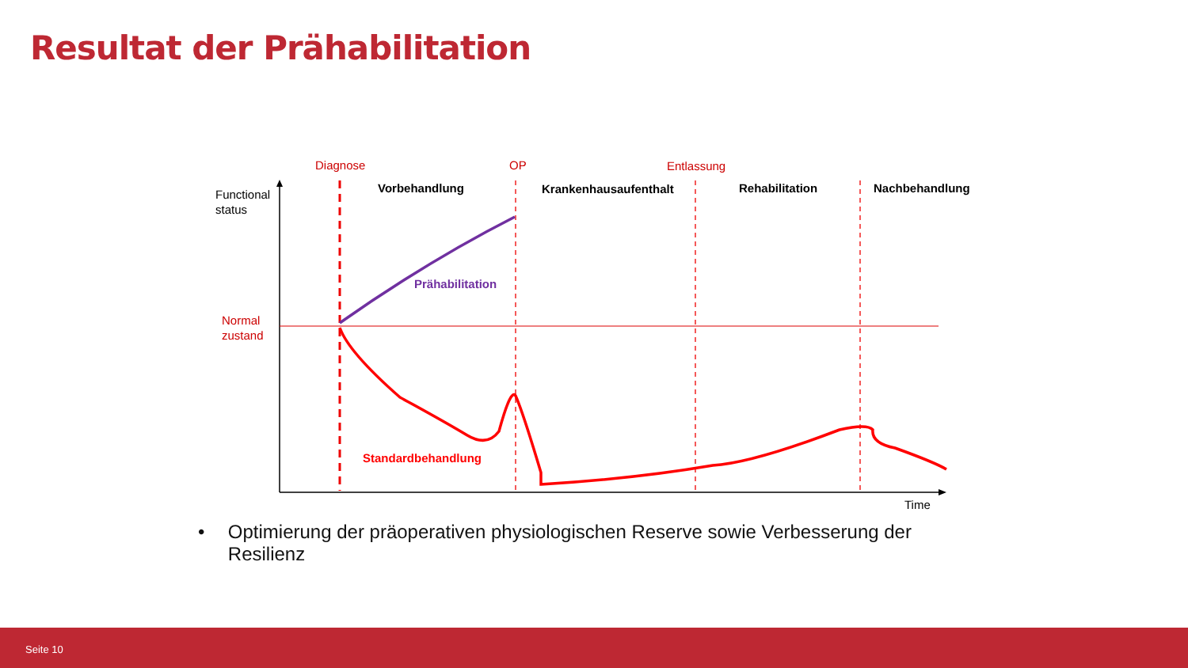Resultat der Prähabilitation
Diagnose
OP
Entlassung
Normal
zustand
Vorbehandlung
Krankenhausaufenthalt
Rehabilitation
Nachbehandlung
Prähabilitation
Standardbehandlung
Functional
status
Time
• Optimierung der präoperativen physiologischen Reserve sowie Verbesserung der Resilienz
Seite 10